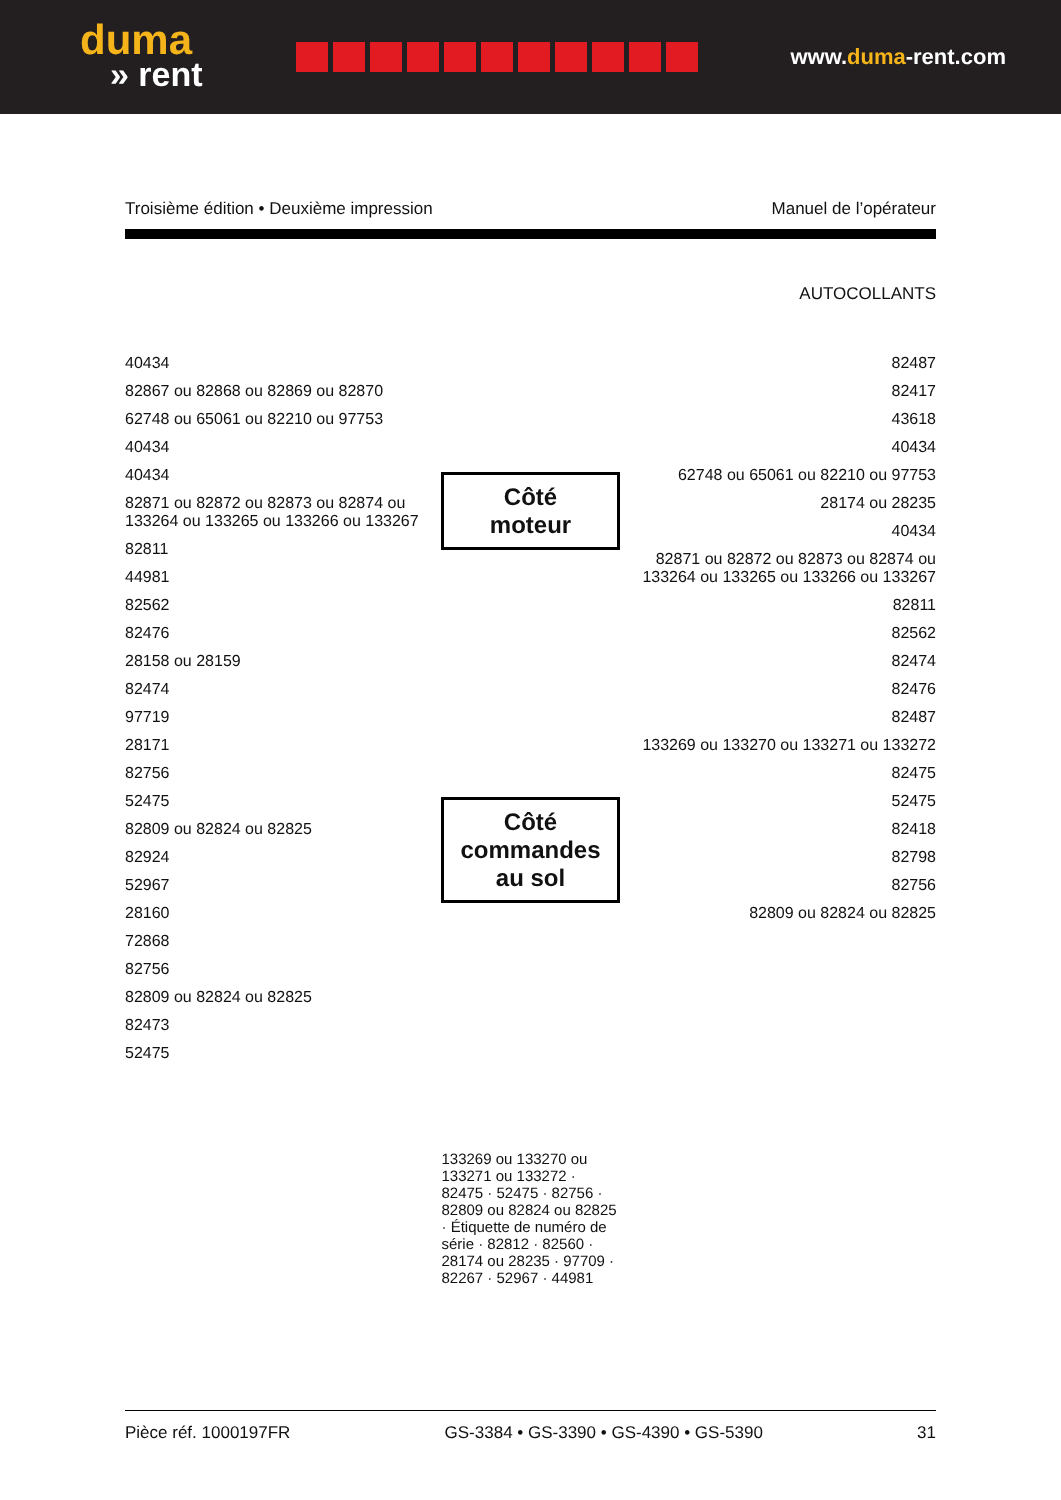duma
» rent
www.duma-rent.com
Troisième édition • Deuxième impression Manuel de l’opérateur
AUTOCOLLANTS
40434
82867 ou 82868 ou 82869 ou 82870
62748 ou 65061 ou 82210 ou 97753
40434
40434
82871 ou 82872 ou 82873 ou 82874 ou 133264 ou 133265 ou 133266 ou 133267
82811
44981
82562
82476
28158 ou 28159
82474
97719
28171
82756
52475
82809 ou 82824 ou 82825
82924
52967
28160
72868
82756
82809 ou 82824 ou 82825
82473
52475
Côté moteur
Côté commandes
au sol
133269 ou 133270 ou 133271 ou 133272 · 82475 · 52475 · 82756 · 82809 ou 82824 ou 82825 · Étiquette de numéro de série · 82812 · 82560 · 28174 ou 28235 · 97709 · 82267 · 52967 · 44981
82487
82417
43618
40434
62748 ou 65061 ou 82210 ou 97753
28174 ou 28235
40434
82871 ou 82872 ou 82873 ou 82874 ou 133264 ou 133265 ou 133266 ou 133267
82811
82562
82474
82476
82487
133269 ou 133270 ou 133271 ou 133272
82475
52475
82418
82798
82756
82809 ou 82824 ou 82825
Pièce réf. 1000197FR GS-3384 • GS-3390 • GS-4390 • GS-5390 31